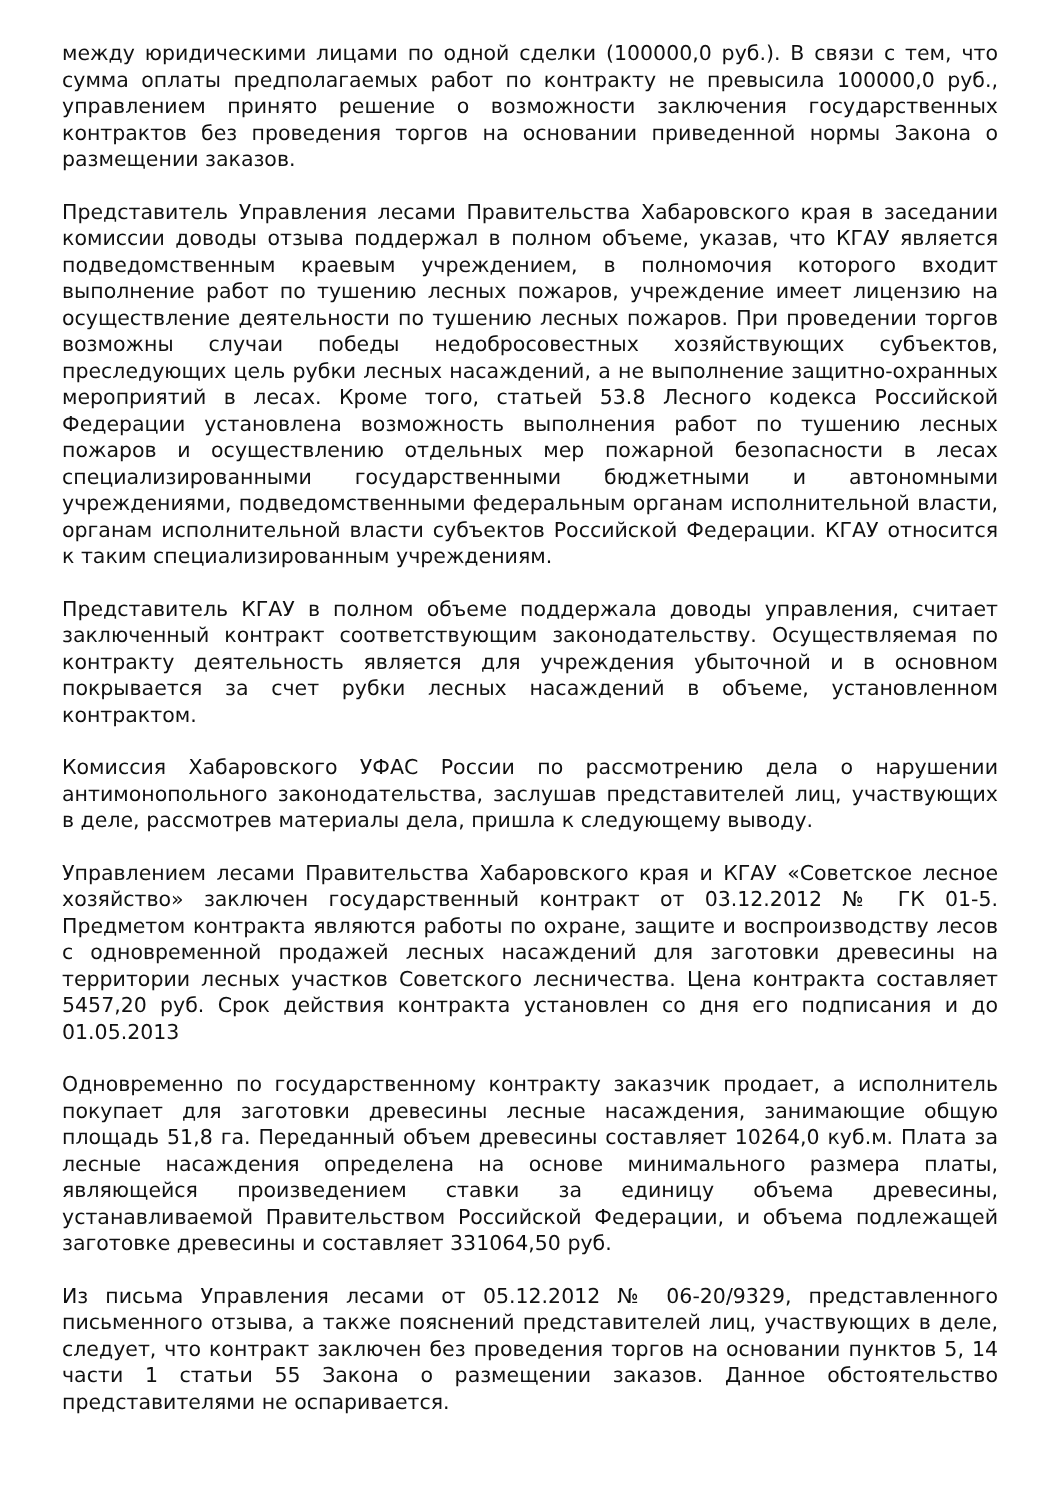между юридическими лицами по одной сделки (100000,0 руб.). В связи с тем, что сумма оплаты предполагаемых работ по контракту не превысила 100000,0 руб., управлением принято решение о возможности заключения государственных контрактов без проведения торгов на основании приведенной нормы Закона о размещении заказов.
Представитель Управления лесами Правительства Хабаровского края в заседании комиссии доводы отзыва поддержал в полном объеме, указав, что КГАУ является подведомственным краевым учреждением, в полномочия которого входит выполнение работ по тушению лесных пожаров, учреждение имеет лицензию на осуществление деятельности по тушению лесных пожаров. При проведении торгов возможны случаи победы недобросовестных хозяйствующих субъектов, преследующих цель рубки лесных насаждений, а не выполнение защитно-охранных мероприятий в лесах. Кроме того, статьей 53.8 Лесного кодекса Российской Федерации установлена возможность выполнения работ по тушению лесных пожаров и осуществлению отдельных мер пожарной безопасности в лесах специализированными государственными бюджетными и автономными учреждениями, подведомственными федеральным органам исполнительной власти, органам исполнительной власти субъектов Российской Федерации. КГАУ относится к таким специализированным учреждениям.
Представитель КГАУ в полном объеме поддержала доводы управления, считает заключенный контракт соответствующим законодательству. Осуществляемая по контракту деятельность является для учреждения убыточной и в основном покрывается за счет рубки лесных насаждений в объеме, установленном контрактом.
Комиссия Хабаровского УФАС России по рассмотрению дела о нарушении антимонопольного законодательства, заслушав представителей лиц, участвующих в деле, рассмотрев материалы дела, пришла к следующему выводу.
Управлением лесами Правительства Хабаровского края и КГАУ «Советское лесное хозяйство» заключен государственный контракт от 03.12.2012 № ГК 01-5. Предметом контракта являются работы по охране, защите и воспроизводству лесов с одновременной продажей лесных насаждений для заготовки древесины на территории лесных участков Советского лесничества. Цена контракта составляет 5457,20 руб. Срок действия контракта установлен со дня его подписания и до 01.05.2013
Одновременно по государственному контракту заказчик продает, а исполнитель покупает для заготовки древесины лесные насаждения, занимающие общую площадь 51,8 га. Переданный объем древесины составляет 10264,0 куб.м. Плата за лесные насаждения определена на основе минимального размера платы, являющейся произведением ставки за единицу объема древесины, устанавливаемой Правительством Российской Федерации, и объема подлежащей заготовке древесины и составляет 331064,50 руб.
Из письма Управления лесами от 05.12.2012 № 06-20/9329, представленного письменного отзыва, а также пояснений представителей лиц, участвующих в деле, следует, что контракт заключен без проведения торгов на основании пунктов 5, 14 части 1 статьи 55 Закона о размещении заказов. Данное обстоятельство представителями не оспаривается.